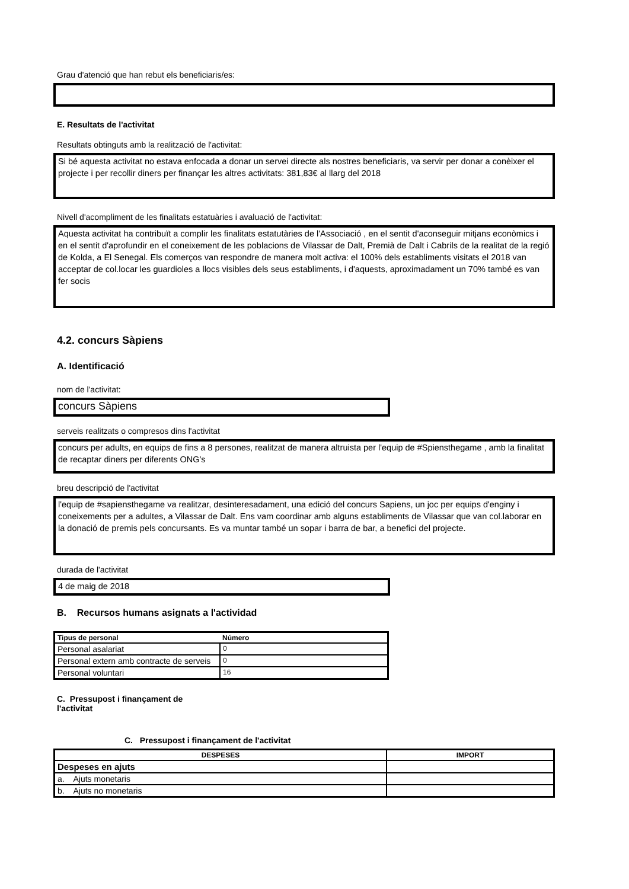Grau d'atenció que han rebut els beneficiaris/es:
E. Resultats de l'activitat
Resultats obtinguts amb la realització de l'activitat:
Si bé aquesta activitat no estava enfocada a donar un servei directe als nostres beneficiaris, va servir per donar a conèixer el projecte i per recollir diners per finançar les altres activitats: 381,83€ al llarg del 2018
Nivell d'acompliment de les finalitats estatuàries i avaluació de l'activitat:
Aquesta activitat ha contribuït a complir les finalitats estatutàries de l'Associació , en el sentit d'aconseguir mitjans econòmics i en el sentit d'aprofundir en el coneixement de les poblacions de Vilassar de Dalt, Premià de Dalt i Cabrils de la realitat de la regió de Kolda, a El Senegal. Els comerços van respondre de manera molt activa: el 100% dels establiments visitats el 2018 van acceptar de col.locar les guardioles a llocs visibles dels seus establiments, i d'aquests, aproximadament un 70% també es van fer socis
4.2. concurs Sàpiens
A. Identificació
nom de l'activitat:
concurs Sàpiens
serveis realitzats o compresos dins l'activitat
concurs per adults, en equips de fins a 8 persones, realitzat de manera altruista per l'equip de #Spiensthegame , amb la finalitat de recaptar diners per diferents ONG's
breu descripció de l'activitat
l'equip de #sapiensthegame va realitzar, desinteresadament, una edició del concurs Sapiens, un joc per equips d'enginy i coneixements per a adultes, a Vilassar de Dalt. Ens vam coordinar amb alguns establiments de Vilassar que van col.laborar en la donació de premis pels concursants. Es va muntar també un sopar i barra de bar, a benefici del projecte.
durada de l'activitat
4 de maig de 2018
B. Recursos humans asignats a l'actividad
| Tipus de personal | Número |
| --- | --- |
| Personal asalariat | 0 |
| Personal extern amb contracte de serveis | 0 |
| Personal voluntari | 16 |
C. Pressupost i finançament de l'activitat
C. Pressupost i finançament de l'activitat
| DESPESES | IMPORT |
| --- | --- |
| Despeses en ajuts | |
| a. Ajuts monetaris | |
| b. Ajuts no monetaris | |